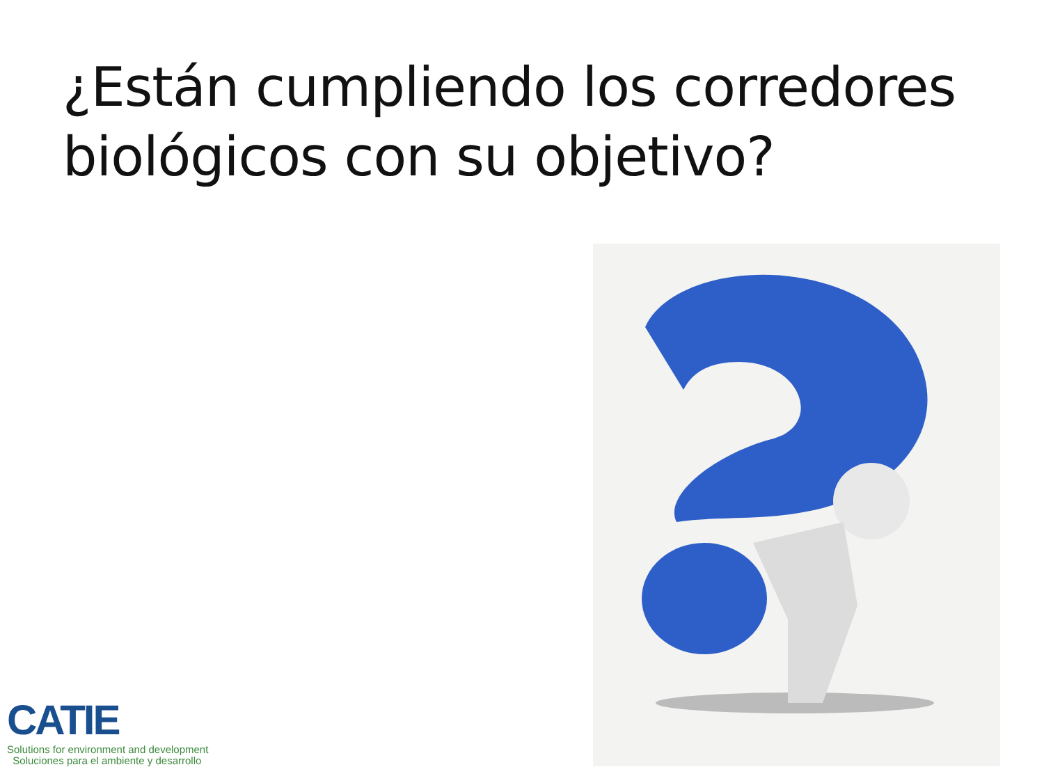¿Están cumpliendo los corredores
biológicos con su objetivo?
CATIE
Solutions for environment and development
Soluciones para el ambiente y desarrollo